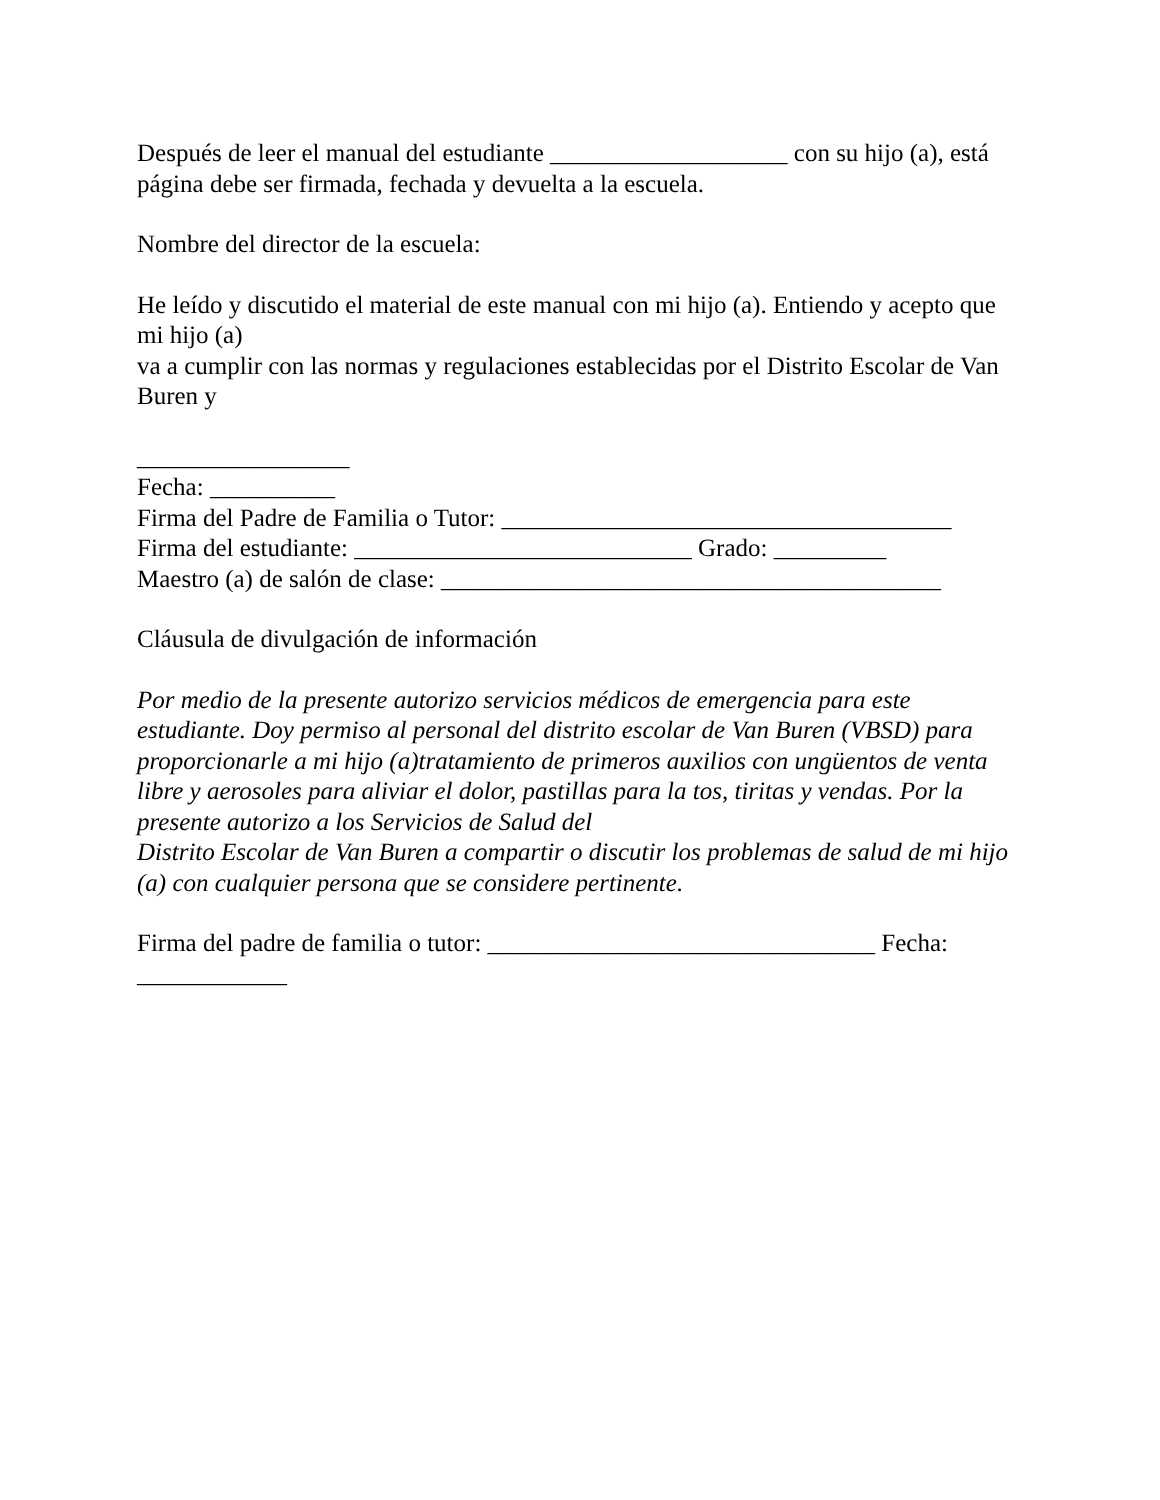Después de leer el manual del estudiante ___________________ con su hijo (a), está página debe ser firmada, fechada y devuelta a la escuela.
Nombre del director de la escuela:
He leído y discutido el material de este manual con mi hijo (a). Entiendo y acepto que mi hijo (a)
va a cumplir con las normas y regulaciones establecidas por el Distrito Escolar de Van Buren y
_________________
Fecha: __________
Firma del Padre de Familia o Tutor: ____________________________________
Firma del estudiante: ___________________________ Grado: _________
Maestro (a) de salón de clase: ________________________________________
Cláusula de divulgación de información
Por medio de la presente autorizo servicios médicos de emergencia para este estudiante. Doy permiso al personal del distrito escolar de Van Buren (VBSD) para proporcionarle a mi hijo (a)tratamiento de primeros auxilios con ungüentos de venta libre y aerosoles para aliviar el dolor, pastillas para la tos, tiritas y vendas. Por la presente autorizo a los Servicios de Salud del
Distrito Escolar de Van Buren a compartir o discutir los problemas de salud de mi hijo (a) con cualquier persona que se considere pertinente.
Firma del padre de familia o tutor: _______________________________ Fecha: ____________